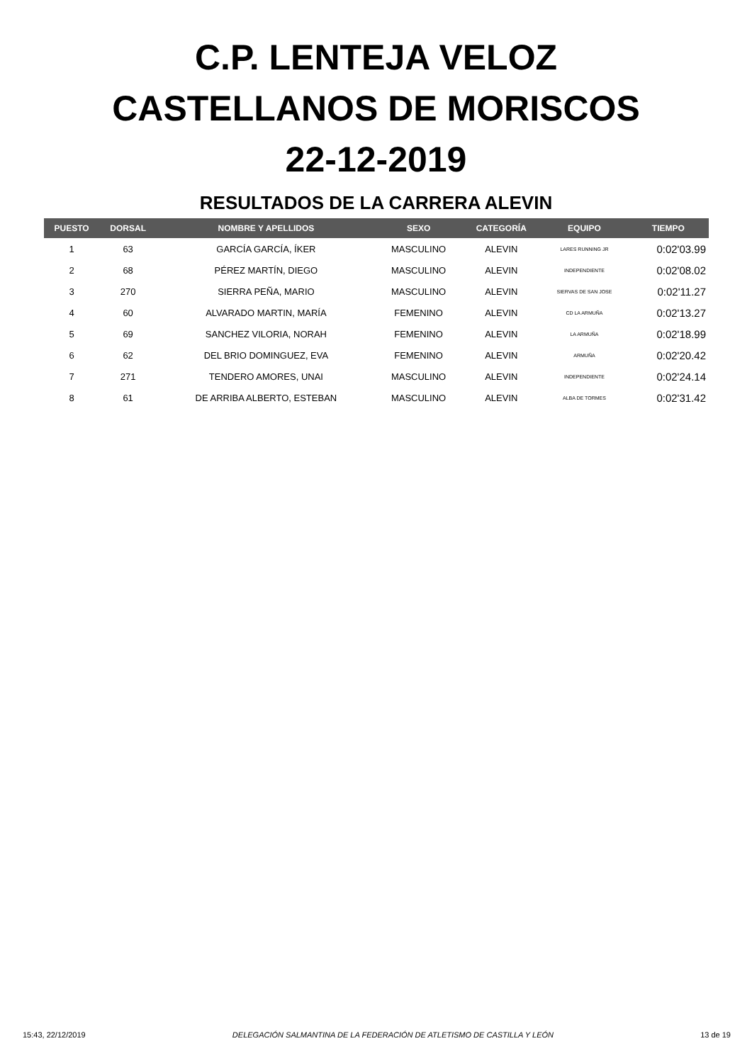C.P. LENTEJA VELOZ
CASTELLANOS DE MORISCOS
22-12-2019
RESULTADOS DE LA CARRERA ALEVIN
| PUESTO | DORSAL | NOMBRE Y APELLIDOS | SEXO | CATEGORÍA | EQUIPO | TIEMPO |
| --- | --- | --- | --- | --- | --- | --- |
| 1 | 63 | GARCÍA GARCÍA, ÍKER | MASCULINO | ALEVIN | LARES RUNNING JR | 0:02'03.99 |
| 2 | 68 | PÉREZ MARTÍN, DIEGO | MASCULINO | ALEVIN | INDEPENDIENTE | 0:02'08.02 |
| 3 | 270 | SIERRA PEÑA, MARIO | MASCULINO | ALEVIN | SIERVAS DE SAN JOSE | 0:02'11.27 |
| 4 | 60 | ALVARADO MARTIN, MARÍA | FEMENINO | ALEVIN | CD LA ARMUÑA | 0:02'13.27 |
| 5 | 69 | SANCHEZ VILORIA, NORAH | FEMENINO | ALEVIN | LA ARMUÑA | 0:02'18.99 |
| 6 | 62 | DEL BRIO DOMINGUEZ, EVA | FEMENINO | ALEVIN | ARMUÑA | 0:02'20.42 |
| 7 | 271 | TENDERO AMORES, UNAI | MASCULINO | ALEVIN | INDEPENDIENTE | 0:02'24.14 |
| 8 | 61 | DE ARRIBA ALBERTO, ESTEBAN | MASCULINO | ALEVIN | ALBA DE TORMES | 0:02'31.42 |
15:43, 22/12/2019 DELEGACIÓN SALMANTINA DE LA FEDERACIÓN DE ATLETISMO DE CASTILLA Y LEÓN 13 de 19